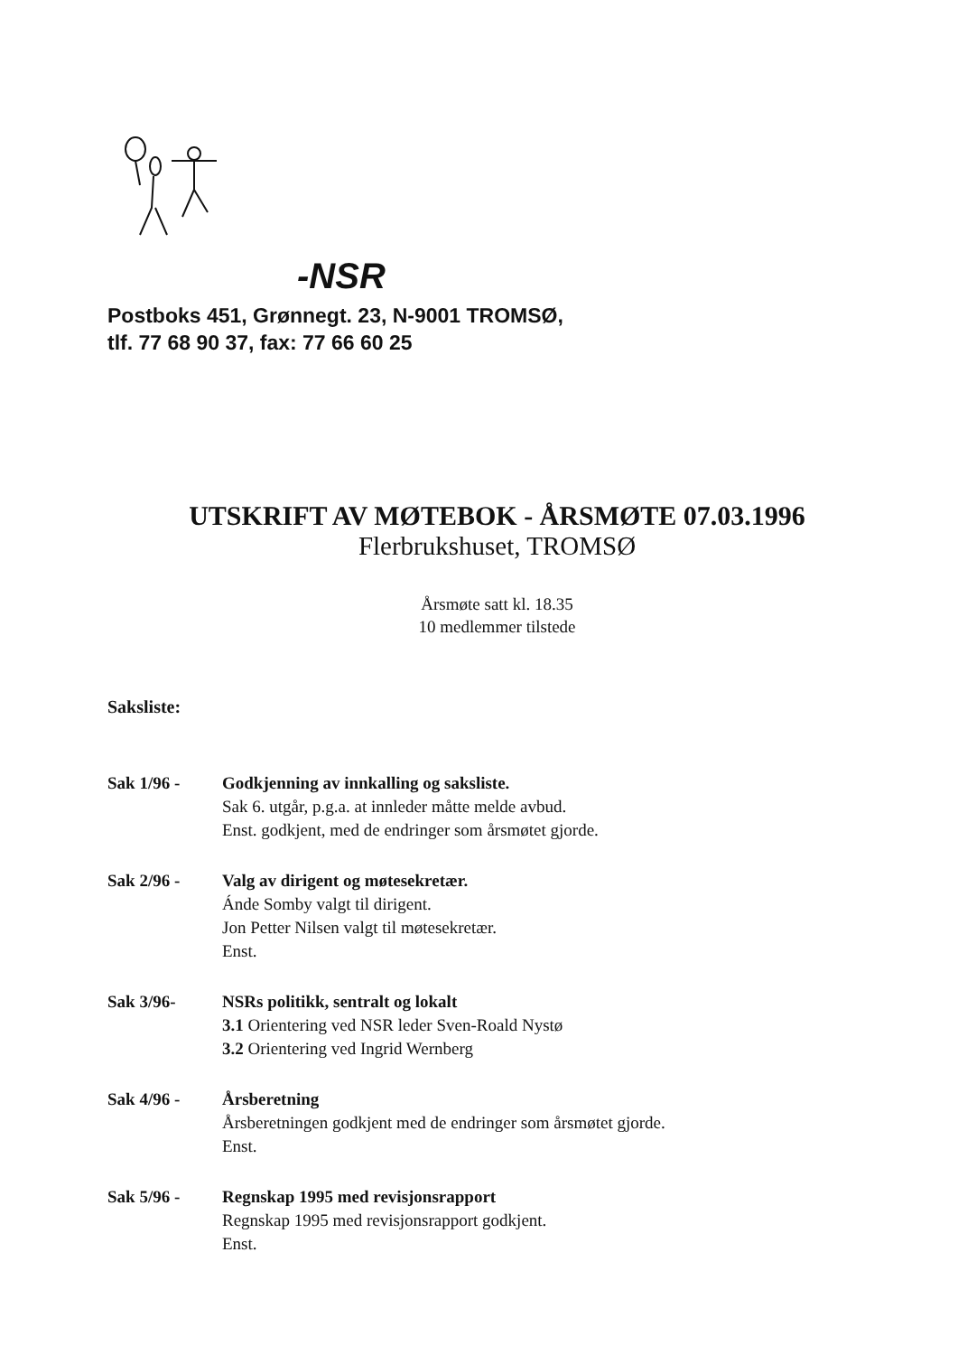-NSR
Postboks 451, Grønnegt. 23, N-9001 TROMSØ,
tlf. 77 68 90 37, fax: 77 66 60 25
UTSKRIFT AV MØTEBOK - ÅRSMØTE 07.03.1996
Flerbrukshuset, TROMSØ
Årsmøte satt kl. 18.35
10 medlemmer tilstede
Saksliste:
Sak 1/96 - Godkjenning av innkalling og saksliste.
Sak 6. utgår, p.g.a. at innleder måtte melde avbud.
Enst. godkjent, med de endringer som årsmøtet gjorde.
Sak 2/96 - Valg av dirigent og møtesekretær.
Ánde Somby valgt til dirigent.
Jon Petter Nilsen valgt til møtesekretær.
Enst.
Sak 3/96- NSRs politikk, sentralt og lokalt
3.1 Orientering ved NSR leder Sven-Roald Nystø
3.2 Orientering ved Ingrid Wernberg
Sak 4/96 - Årsberetning
Årsberetningen godkjent med de endringer som årsmøtet gjorde.
Enst.
Sak 5/96 - Regnskap 1995 med revisjonsrapport
Regnskap 1995 med revisjonsrapport godkjent.
Enst.